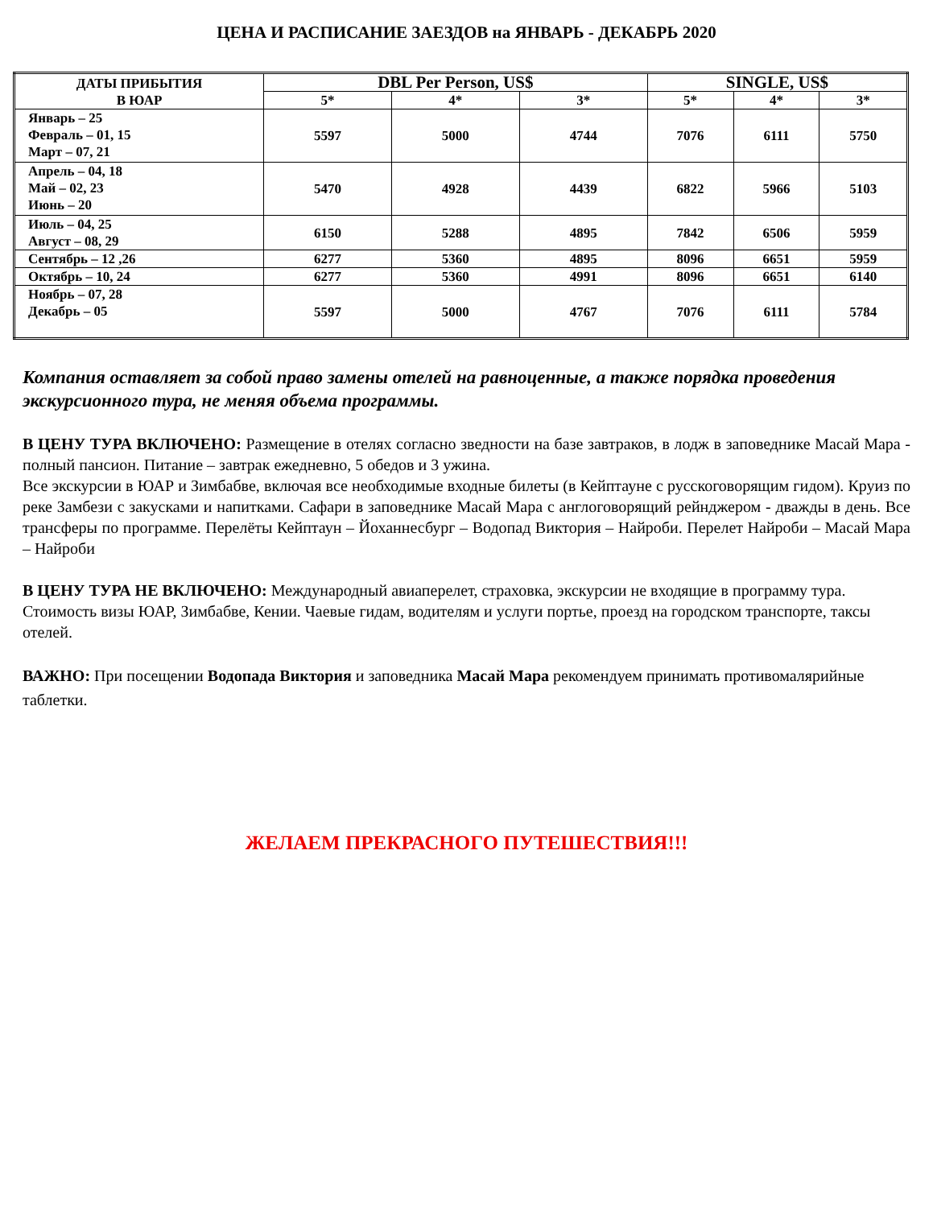ЦЕНА И РАСПИСАНИЕ ЗАЕЗДОВ на ЯНВАРЬ - ДЕКАБРЬ 2020
| ДАТЫ ПРИБЫТИЯ В ЮАР | DBL Per Person, US$ | | | SINGLE, US$ | | |
| --- | --- | --- | --- | --- | --- | --- |
| | 5* | 4* | 3* | 5* | 4* | 3* |
| Январь – 25 Февраль – 01, 15 Март – 07, 21 | 5597 | 5000 | 4744 | 7076 | 6111 | 5750 |
| Апрель – 04, 18 Май – 02, 23 Июнь – 20 | 5470 | 4928 | 4439 | 6822 | 5966 | 5103 |
| Июль – 04, 25 Август – 08, 29 | 6150 | 5288 | 4895 | 7842 | 6506 | 5959 |
| Сентябрь – 12 ,26 | 6277 | 5360 | 4895 | 8096 | 6651 | 5959 |
| Октябрь – 10, 24 | 6277 | 5360 | 4991 | 8096 | 6651 | 6140 |
| Ноябрь – 07, 28 Декабрь – 05 | 5597 | 5000 | 4767 | 7076 | 6111 | 5784 |
Компания оставляет за собой право замены отелей на равноценные, а также порядка проведения экскурсионного тура, не меняя объема программы.
В ЦЕНУ ТУРА ВКЛЮЧЕНО: Размещение в отелях согласно зведности на базе завтраков, в лодж в заповеднике Масай Мара - полный пансион. Питание – завтрак ежедневно, 5 обедов и 3 ужина.
Все экскурсии в ЮАР и Зимбабве, включая все необходимые входные билеты (в Кейптауне с русскоговорящим гидом). Круиз по реке Замбези с закусками и напитками. Сафари в заповеднике Масай Мара с англоговорящий рейнджером - дважды в день. Все трансферы по программе. Перелёты Кейптаун – Йоханнесбург – Водопад Виктория – Найроби. Перелет Найроби – Масай Мара – Найроби
В ЦЕНУ ТУРА НЕ ВКЛЮЧЕНО: Международный авиаперелет, страховка, экскурсии не входящие в программу тура. Стоимость визы ЮАР, Зимбабве, Кении. Чаевые гидам, водителям и услуги портье, проезд на городском транспорте, таксы отелей.
ВАЖНО: При посещении Водопада Виктория и заповедника Масай Мара рекомендуем принимать противомалярийные таблетки.
ЖЕЛАЕМ ПРЕКРАСНОГО ПУТЕШЕСТВИЯ!!!